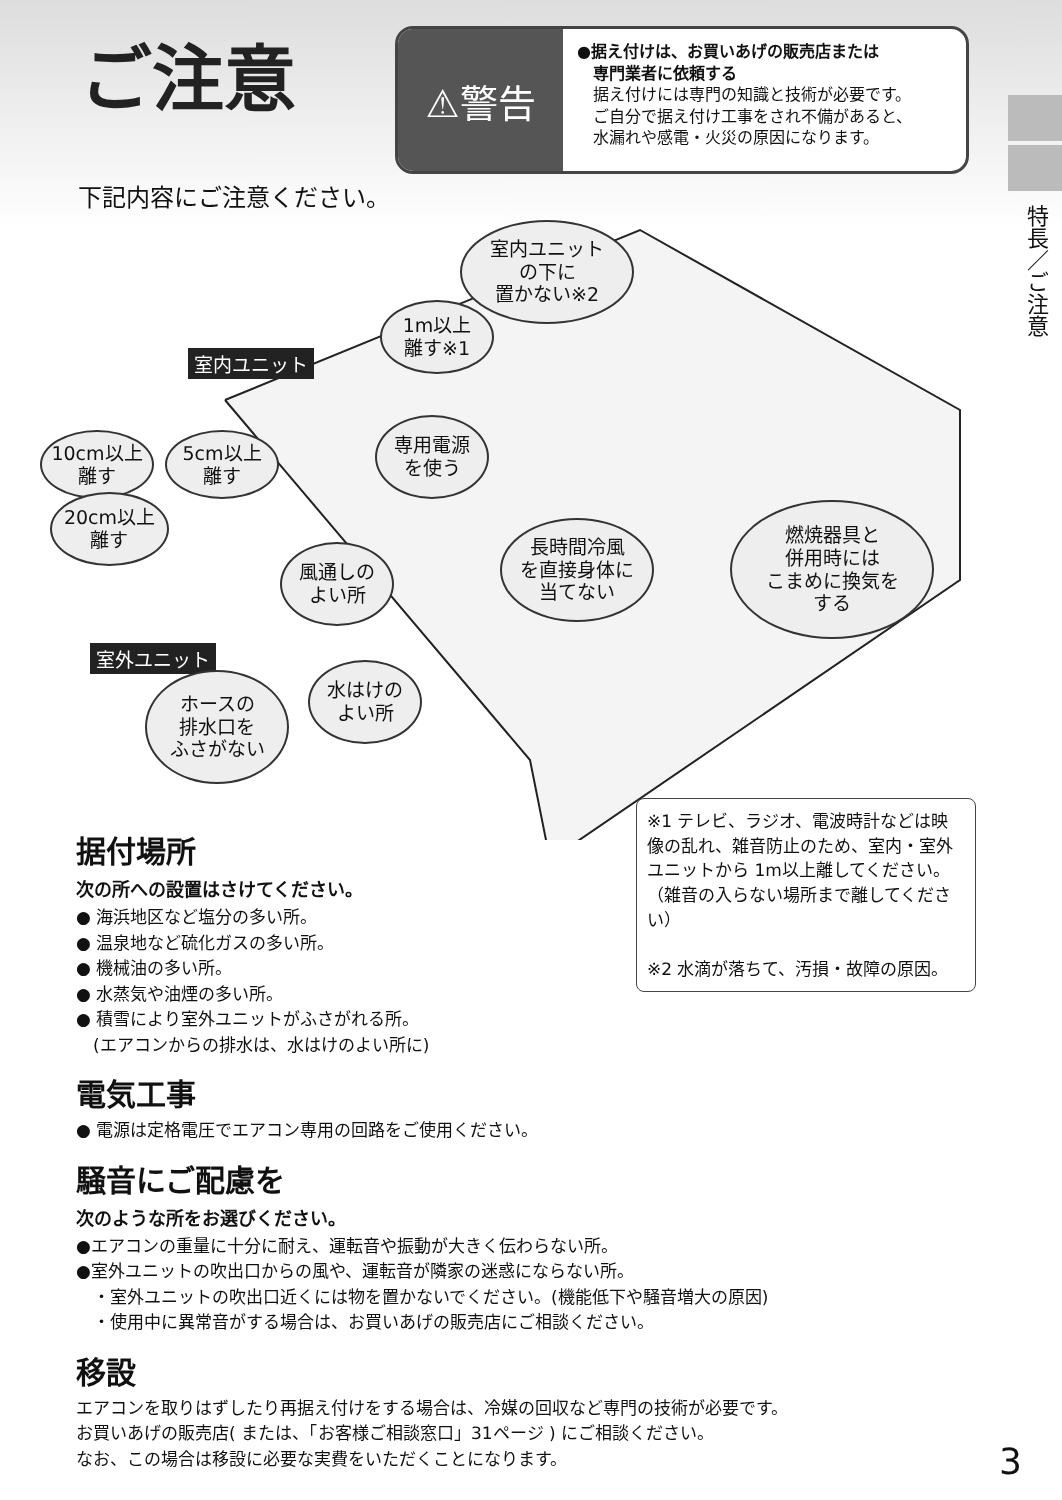ご注意
⚠警告
●据え付けは、お買いあげの販売店または
　専門業者に依頼する
　据え付けには専門の知識と技術が必要です。
　ご自分で据え付け工事をされ不備があると、
　水漏れや感電・火災の原因になります。
特長／ご注意
下記内容にご注意ください。
室内ユニット
の下に
置かない※2
1m以上
離す※1
室内ユニット
10cm以上
離す
5cm以上
離す
専用電源
を使う
20cm以上
離す
風通しの
よい所
長時間冷風
を直接身体に
当てない
燃焼器具と
併用時には
こまめに換気を
する
室外ユニット
ホースの
排水口を
ふさがない
水はけの
よい所
※1 テレビ、ラジオ、電波時計などは映像の乱れ、雑音防止のため、室内・室外ユニットから 1m以上離してください。（雑音の入らない場所まで離してください）
※2 水滴が落ちて、汚損・故障の原因。
据付場所
次の所への設置はさけてください。
● 海浜地区など塩分の多い所。
● 温泉地など硫化ガスの多い所。
● 機械油の多い所。
● 水蒸気や油煙の多い所。
● 積雪により室外ユニットがふさがれる所。
　(エアコンからの排水は、水はけのよい所に)
電気工事
● 電源は定格電圧でエアコン専用の回路をご使用ください。
騒音にご配慮を
次のような所をお選びください。
●エアコンの重量に十分に耐え、運転音や振動が大きく伝わらない所。
●室外ユニットの吹出口からの風や、運転音が隣家の迷惑にならない所。
　・室外ユニットの吹出口近くには物を置かないでください。(機能低下や騒音増大の原因)
　・使用中に異常音がする場合は、お買いあげの販売店にご相談ください。
移設
エアコンを取りはずしたり再据え付けをする場合は、冷媒の回収など専門の技術が必要です。
お買いあげの販売店( または、「お客様ご相談窓口」31ページ ) にご相談ください。
なお、この場合は移設に必要な実費をいただくことになります。
3